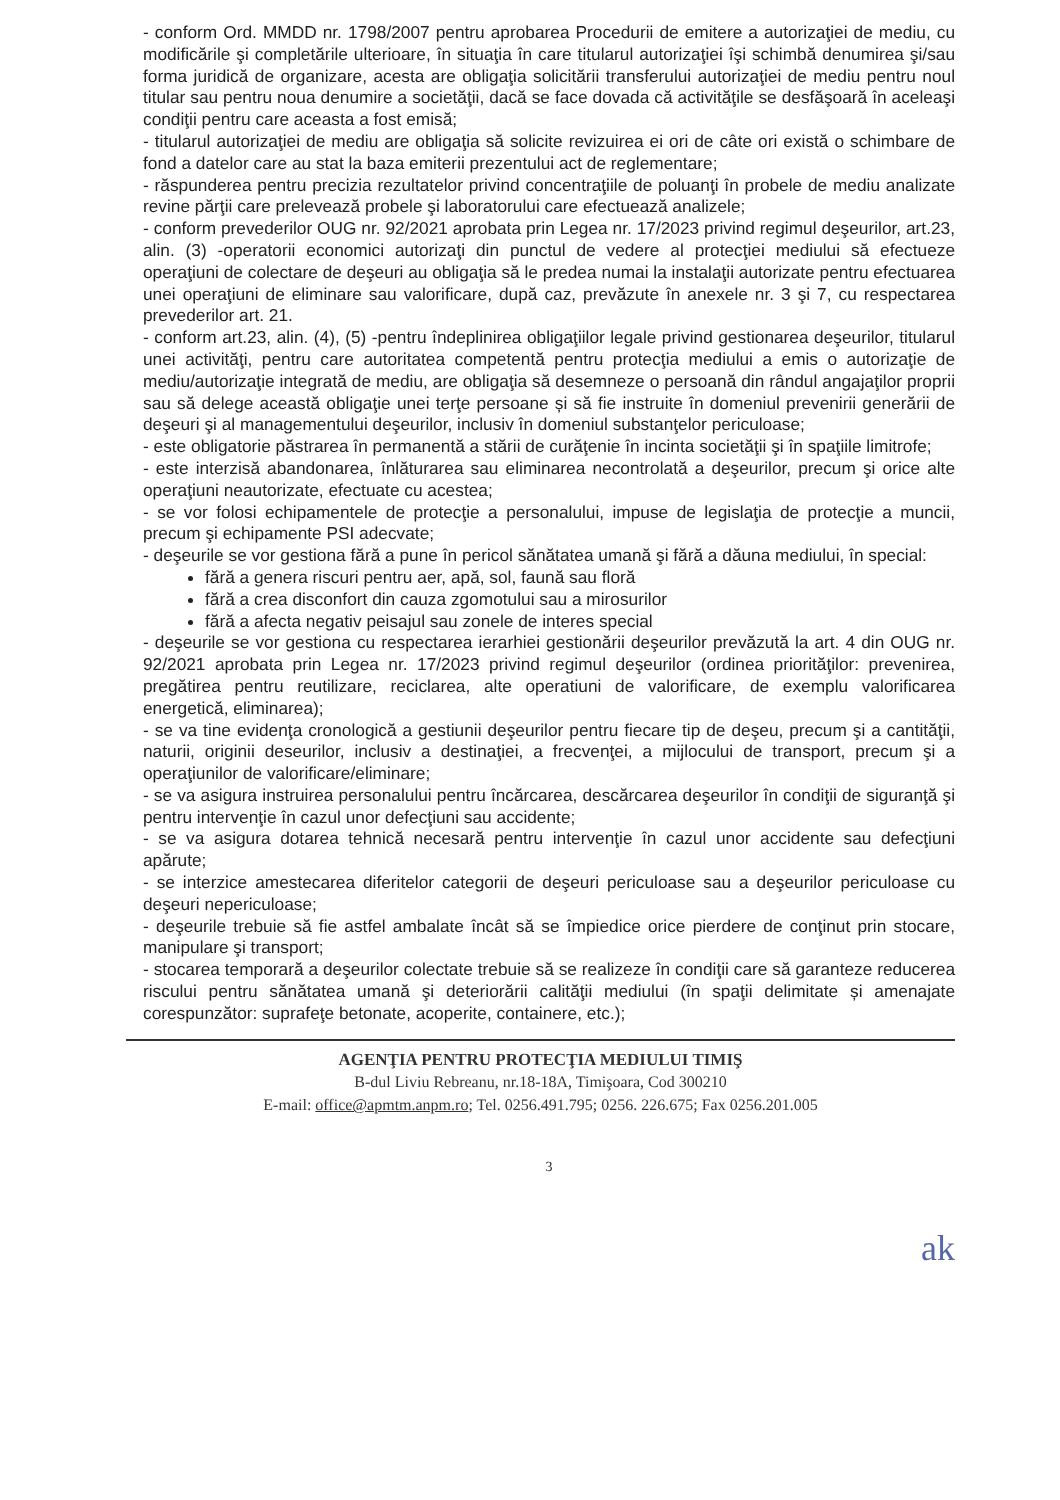- conform Ord. MMDD nr. 1798/2007 pentru aprobarea Procedurii de emitere a autorizaţiei de mediu, cu modificările şi completările ulterioare, în situaţia în care titularul autorizaţiei îşi schimbă denumirea şi/sau forma juridică de organizare, acesta are obligaţia solicitării transferului autorizaţiei de mediu pentru noul titular sau pentru noua denumire a societăţii, dacă se face dovada că activităţile se desfăşoară în aceleaşi condiţii pentru care aceasta a fost emisă;
- titularul autorizaţiei de mediu are obligaţia să solicite revizuirea ei ori de câte ori există o schimbare de fond a datelor care au stat la baza emiterii prezentului act de reglementare;
- răspunderea pentru precizia rezultatelor privind concentraţiile de poluanţi în probele de mediu analizate revine părţii care prelevează probele şi laboratorului care efectuează analizele;
- conform prevederilor OUG nr. 92/2021 aprobata prin Legea nr. 17/2023 privind regimul deşeurilor, art.23, alin. (3) -operatorii economici autorizaţi din punctul de vedere al protecţiei mediului să efectueze operaţiuni de colectare de deşeuri au obligaţia să le predea numai la instalaţii autorizate pentru efectuarea unei operaţiuni de eliminare sau valorificare, după caz, prevăzute în anexele nr. 3 şi 7, cu respectarea prevederilor art. 21.
- conform art.23, alin. (4), (5) -pentru îndeplinirea obligaţiilor legale privind gestionarea deşeurilor, titularul unei activităţi, pentru care autoritatea competentă pentru protecţia mediului a emis o autorizaţie de mediu/autorizaţie integrată de mediu, are obligaţia să desemneze o persoană din rândul angajaţilor proprii sau să delege această obligaţie unei terţe persoane și să fie instruite în domeniul prevenirii generării de deşeuri şi al managementului deşeurilor, inclusiv în domeniul substanţelor periculoase;
- este obligatorie păstrarea în permanentă a stării de curăţenie în incinta societăţii şi în spaţiile limitrofe;
- este interzisă abandonarea, înlăturarea sau eliminarea necontrolată a deşeurilor, precum şi orice alte operaţiuni neautorizate, efectuate cu acestea;
- se vor folosi echipamentele de protecţie a personalului, impuse de legislaţia de protecţie a muncii, precum şi echipamente PSI adecvate;
- deşeurile se vor gestiona fără a pune în pericol sănătatea umană şi fără a dăuna mediului, în special:
fără a genera riscuri pentru aer, apă, sol, faună sau floră
fără a crea disconfort din cauza zgomotului sau a mirosurilor
fără a afecta negativ peisajul sau zonele de interes special
- deşeurile se vor gestiona cu respectarea ierarhiei gestionării deşeurilor prevăzută la art. 4 din OUG nr. 92/2021 aprobata prin Legea nr. 17/2023 privind regimul deşeurilor (ordinea priorităţilor: prevenirea, pregătirea pentru reutilizare, reciclarea, alte operatiuni de valorificare, de exemplu valorificarea energetică, eliminarea);
- se va tine evidenţa cronologică a gestiunii deşeurilor pentru fiecare tip de deşeu, precum şi a cantităţii, naturii, originii deseurilor, inclusiv a destinaţiei, a frecvenţei, a mijlocului de transport, precum şi a operaţiunilor de valorificare/eliminare;
- se va asigura instruirea personalului pentru încărcarea, descărcarea deşeurilor în condiţii de siguranţă şi pentru intervenţie în cazul unor defecţiuni sau accidente;
- se va asigura dotarea tehnică necesară pentru intervenţie în cazul unor accidente sau defecţiuni apărute;
- se interzice amestecarea diferitelor categorii de deşeuri periculoase sau a deşeurilor periculoase cu deşeuri nepericuloase;
- deşeurile trebuie să fie astfel ambalate încât să se împiedice orice pierdere de conţinut prin stocare, manipulare şi transport;
- stocarea temporară a deşeurilor colectate trebuie să se realizeze în condiţii care să garanteze reducerea riscului pentru sănătatea umană şi deteriorării calităţii mediului (în spaţii delimitate și amenajate corespunzător: suprafeţe betonate, acoperite, containere, etc.);
AGENŢIA PENTRU PROTECŢIA MEDIULUI TIMIŞ
B-dul Liviu Rebreanu, nr.18-18A, Timişoara, Cod 300210
E-mail: office@apmtm.anpm.ro; Tel. 0256.491.795; 0256. 226.675; Fax 0256.201.005
3
ak